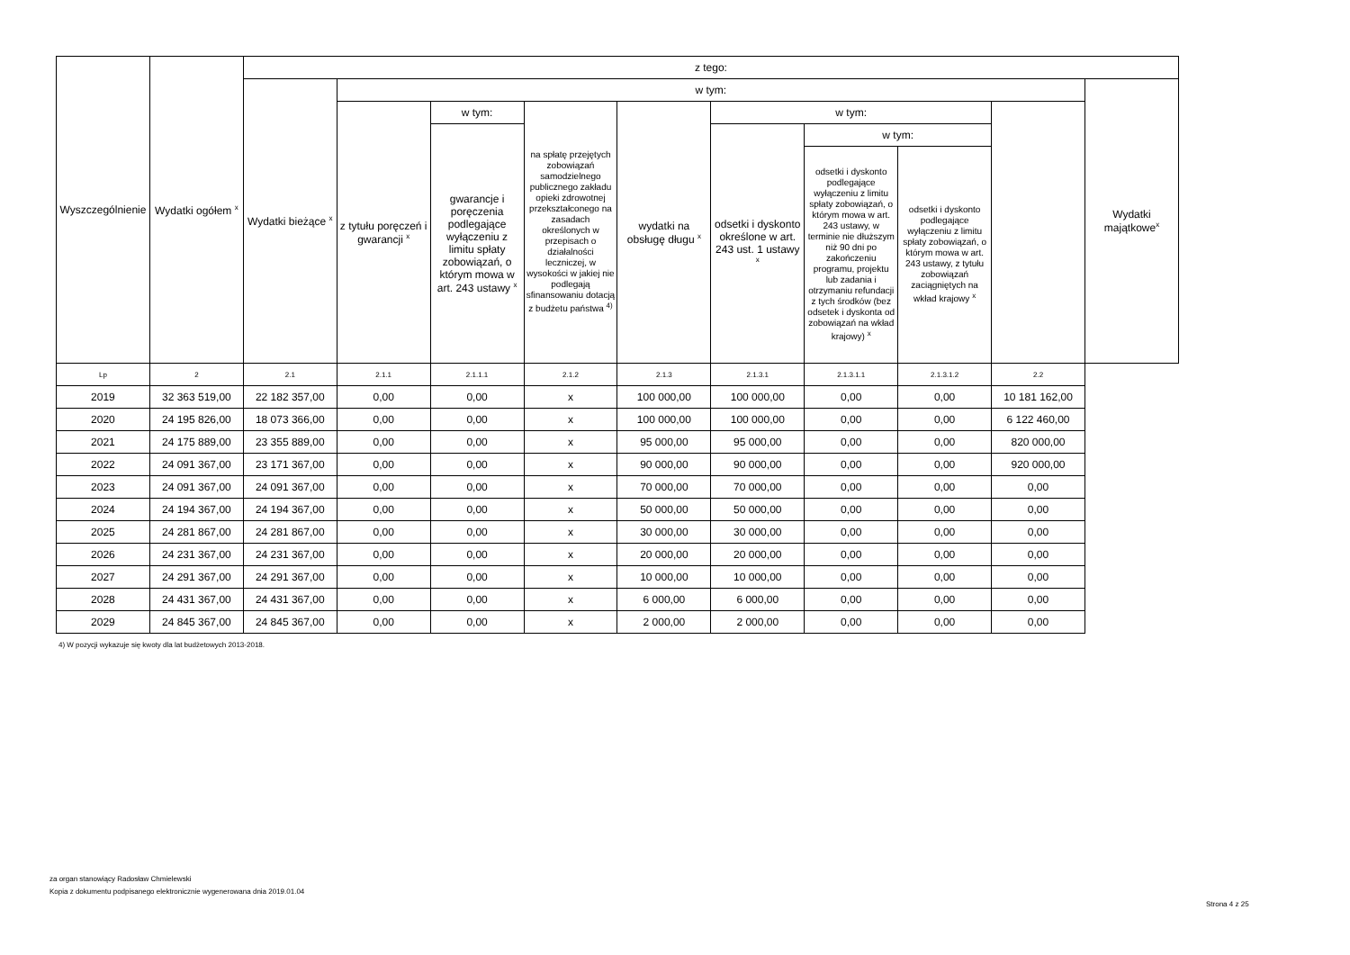| Wyszczególnienie | Wydatki ogółem <sup>x</sup> | z tego: | | | | | | | | | |
| --- | --- | --- | --- | --- | --- | --- | --- | --- | --- | --- | --- |
| | | Wydatki bieżące <sup>x</sup> | w tym: | | | | | | | | Wydatki majątkowe<sup>x</sup> |
| | | | z tytułu poręczeń i gwarancji <sup>x</sup> | w tym: | na spłatę przejętych zobowiązań samodzielnego publicznego zakładu opieki zdrowotnej przekształconego na zasadach określonych w przepisach o działalności leczniczej, w wysokości w jakiej nie podlegają sfinansowaniu dotacją z budżetu państwa <sup>4)</sup> | wydatki na obsługę długu <sup>x</sup> | w tym: | | | | |
| | | | | gwarancje i poręczenia podlegające wyłączeniu z limitu spłaty zobowiązań, o którym mowa w art. 243 ustawy <sup>x</sup> | | | odsetki i dyskonto określone w art. 243 ust. 1 ustawy <sup>x</sup> | w tym: | | | |
| | | | | | | | | odsetki i dyskonto podlegające wyłączeniu z limitu spłaty zobowiązań, o którym mowa w art. 243 ustawy, w terminie nie dłuższym niż 90 dni po zakończeniu programu, projektu lub zadania i otrzymaniu refundacji z tych środków (bez odsetek i dyskonta od zobowiązań na wkład krajowy) <sup>x</sup> | odsetki i dyskonto podlegające wyłączeniu z limitu spłaty zobowiązań, o którym mowa w art. 243 ustawy, z tytułu zobowiązań zaciągniętych na wkład krajowy <sup>x</sup> | | |
| Lp | 2 | 2.1 | 2.1.1 | 2.1.1.1 | 2.1.2 | 2.1.3 | 2.1.3.1 | 2.1.3.1.1 | 2.1.3.1.2 | 2.2 | |
| 2019 | 32 363 519,00 | 22 182 357,00 | 0,00 | 0,00 | x | 100 000,00 | 100 000,00 | 0,00 | 0,00 | 10 181 162,00 | |
| 2020 | 24 195 826,00 | 18 073 366,00 | 0,00 | 0,00 | x | 100 000,00 | 100 000,00 | 0,00 | 0,00 | 6 122 460,00 | |
| 2021 | 24 175 889,00 | 23 355 889,00 | 0,00 | 0,00 | x | 95 000,00 | 95 000,00 | 0,00 | 0,00 | 820 000,00 | |
| 2022 | 24 091 367,00 | 23 171 367,00 | 0,00 | 0,00 | x | 90 000,00 | 90 000,00 | 0,00 | 0,00 | 920 000,00 | |
| 2023 | 24 091 367,00 | 24 091 367,00 | 0,00 | 0,00 | x | 70 000,00 | 70 000,00 | 0,00 | 0,00 | 0,00 | |
| 2024 | 24 194 367,00 | 24 194 367,00 | 0,00 | 0,00 | x | 50 000,00 | 50 000,00 | 0,00 | 0,00 | 0,00 | |
| 2025 | 24 281 867,00 | 24 281 867,00 | 0,00 | 0,00 | x | 30 000,00 | 30 000,00 | 0,00 | 0,00 | 0,00 | |
| 2026 | 24 231 367,00 | 24 231 367,00 | 0,00 | 0,00 | x | 20 000,00 | 20 000,00 | 0,00 | 0,00 | 0,00 | |
| 2027 | 24 291 367,00 | 24 291 367,00 | 0,00 | 0,00 | x | 10 000,00 | 10 000,00 | 0,00 | 0,00 | 0,00 | |
| 2028 | 24 431 367,00 | 24 431 367,00 | 0,00 | 0,00 | x | 6 000,00 | 6 000,00 | 0,00 | 0,00 | 0,00 | |
| 2029 | 24 845 367,00 | 24 845 367,00 | 0,00 | 0,00 | x | 2 000,00 | 2 000,00 | 0,00 | 0,00 | 0,00 | |
4) W pozycji wykazuje się kwoty dla lat budżetowych 2013-2018.
za organ stanowiący Radosław Chmielewski
Kopia z dokumentu podpisanego elektronicznie wygenerowana dnia 2019.01.04
Strona 4 z 25